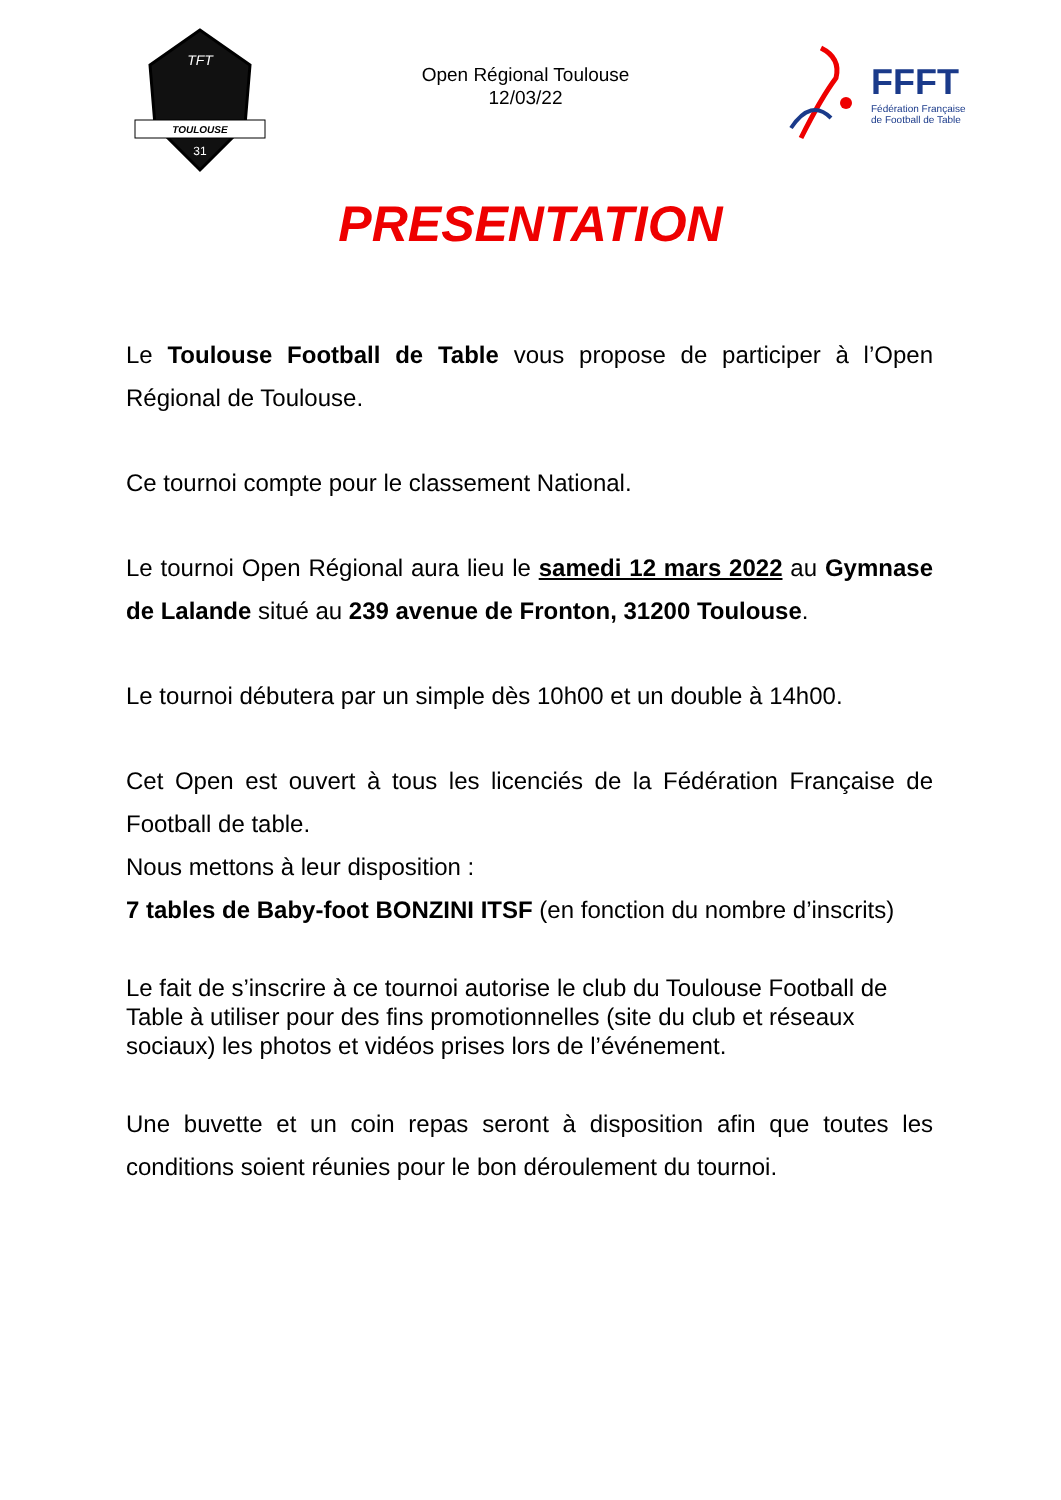TOULOUSE
TFT
31
Open Régional Toulouse
12/03/22
FFFT
Fédération Française
de Football de Table
PRESENTATION
Le Toulouse Football de Table vous propose de participer à l’Open Régional de Toulouse.
Ce tournoi compte pour le classement National.
Le tournoi Open Régional aura lieu le samedi 12 mars 2022 au Gymnase de Lalande situé au 239 avenue de Fronton, 31200 Toulouse.
Le tournoi débutera par un simple dès 10h00 et un double à 14h00.
Cet Open est ouvert à tous les licenciés de la Fédération Française de Football de table.
Nous mettons à leur disposition :
7 tables de Baby-foot BONZINI ITSF (en fonction du nombre d’inscrits)
Le fait de s’inscrire à ce tournoi autorise le club du Toulouse Football de Table à utiliser pour des fins promotionnelles (site du club et réseaux sociaux) les photos et vidéos prises lors de l’événement.
Une buvette et un coin repas seront à disposition afin que toutes les conditions soient réunies pour le bon déroulement du tournoi.